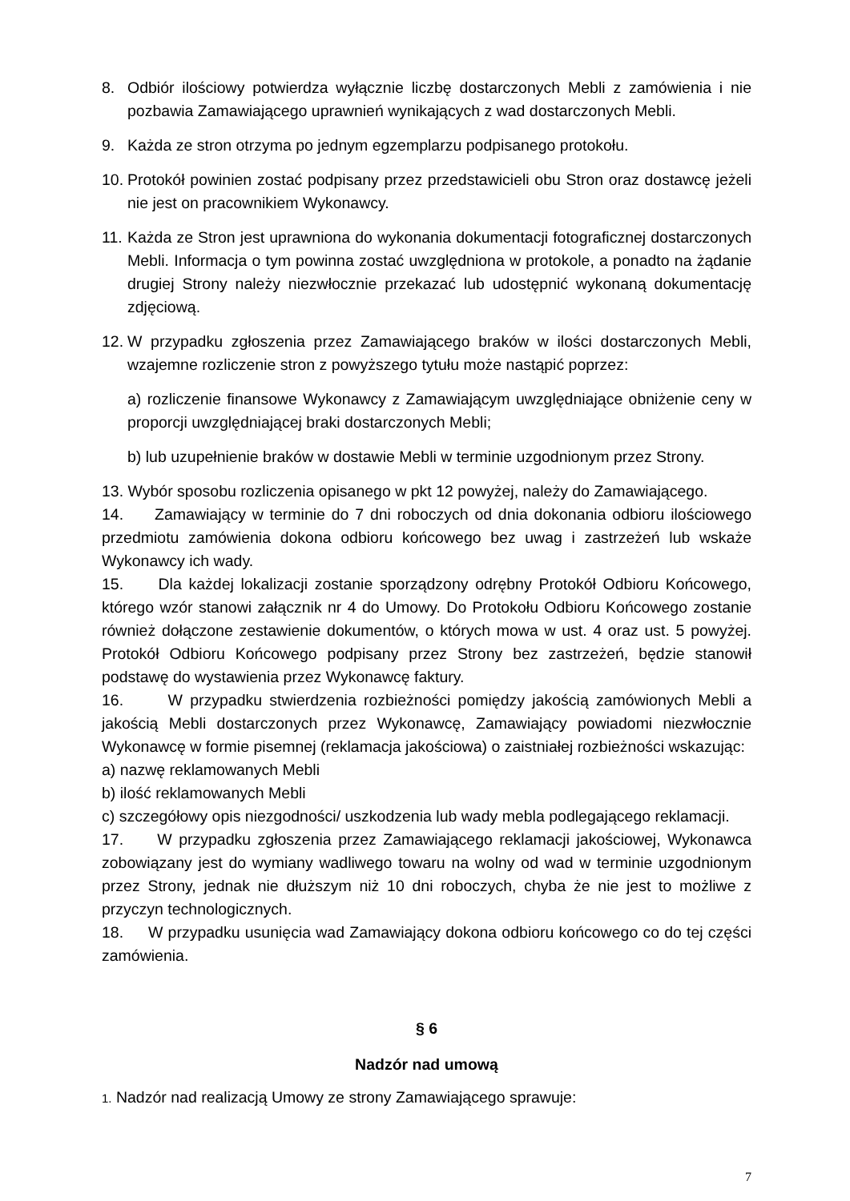8. Odbiór ilościowy potwierdza wyłącznie liczbę dostarczonych Mebli z zamówienia i nie pozbawia Zamawiającego uprawnień wynikających z wad dostarczonych Mebli.
9. Każda ze stron otrzyma po jednym egzemplarzu podpisanego protokołu.
10. Protokół powinien zostać podpisany przez przedstawicieli obu Stron oraz dostawcę jeżeli nie jest on pracownikiem Wykonawcy.
11. Każda ze Stron jest uprawniona do wykonania dokumentacji fotograficznej dostarczonych Mebli. Informacja o tym powinna zostać uwzględniona w protokole, a ponadto na żądanie drugiej Strony należy niezwłocznie przekazać lub udostępnić wykonaną dokumentację zdjęciową.
12. W przypadku zgłoszenia przez Zamawiającego braków w ilości dostarczonych Mebli, wzajemne rozliczenie stron z powyższego tytułu może nastąpić poprzez:
a) rozliczenie finansowe Wykonawcy z Zamawiającym uwzględniające obniżenie ceny w proporcji uwzględniającej braki dostarczonych Mebli;
b) lub uzupełnienie braków w dostawie Mebli w terminie uzgodnionym przez Strony.
13. Wybór sposobu rozliczenia opisanego w pkt 12 powyżej, należy do Zamawiającego.
14. Zamawiający w terminie do 7 dni roboczych od dnia dokonania odbioru ilościowego przedmiotu zamówienia dokona odbioru końcowego bez uwag i zastrzeżeń lub wskaże Wykonawcy ich wady.
15. Dla każdej lokalizacji zostanie sporządzony odrębny Protokół Odbioru Końcowego, którego wzór stanowi załącznik nr 4 do Umowy. Do Protokołu Odbioru Końcowego zostanie również dołączone zestawienie dokumentów, o których mowa w ust. 4 oraz ust. 5 powyżej. Protokół Odbioru Końcowego podpisany przez Strony bez zastrzeżeń, będzie stanowił podstawę do wystawienia przez Wykonawcę faktury.
16. W przypadku stwierdzenia rozbieżności pomiędzy jakością zamówionych Mebli a jakością Mebli dostarczonych przez Wykonawcę, Zamawiający powiadomi niezwłocznie Wykonawcę w formie pisemnej (reklamacja jakościowa) o zaistniałej rozbieżności wskazując:
a) nazwę reklamowanych Mebli
b) ilość reklamowanych Mebli
c) szczegółowy opis niezgodności/ uszkodzenia lub wady mebla podlegającego reklamacji.
17. W przypadku zgłoszenia przez Zamawiającego reklamacji jakościowej, Wykonawca zobowiązany jest do wymiany wadliwego towaru na wolny od wad w terminie uzgodnionym przez Strony, jednak nie dłuższym niż 10 dni roboczych, chyba że nie jest to możliwe z przyczyn technologicznych.
18. W przypadku usunięcia wad Zamawiający dokona odbioru końcowego co do tej części zamówienia.
§ 6
Nadzór nad umową
1. Nadzór nad realizacją Umowy ze strony Zamawiającego sprawuje:
7